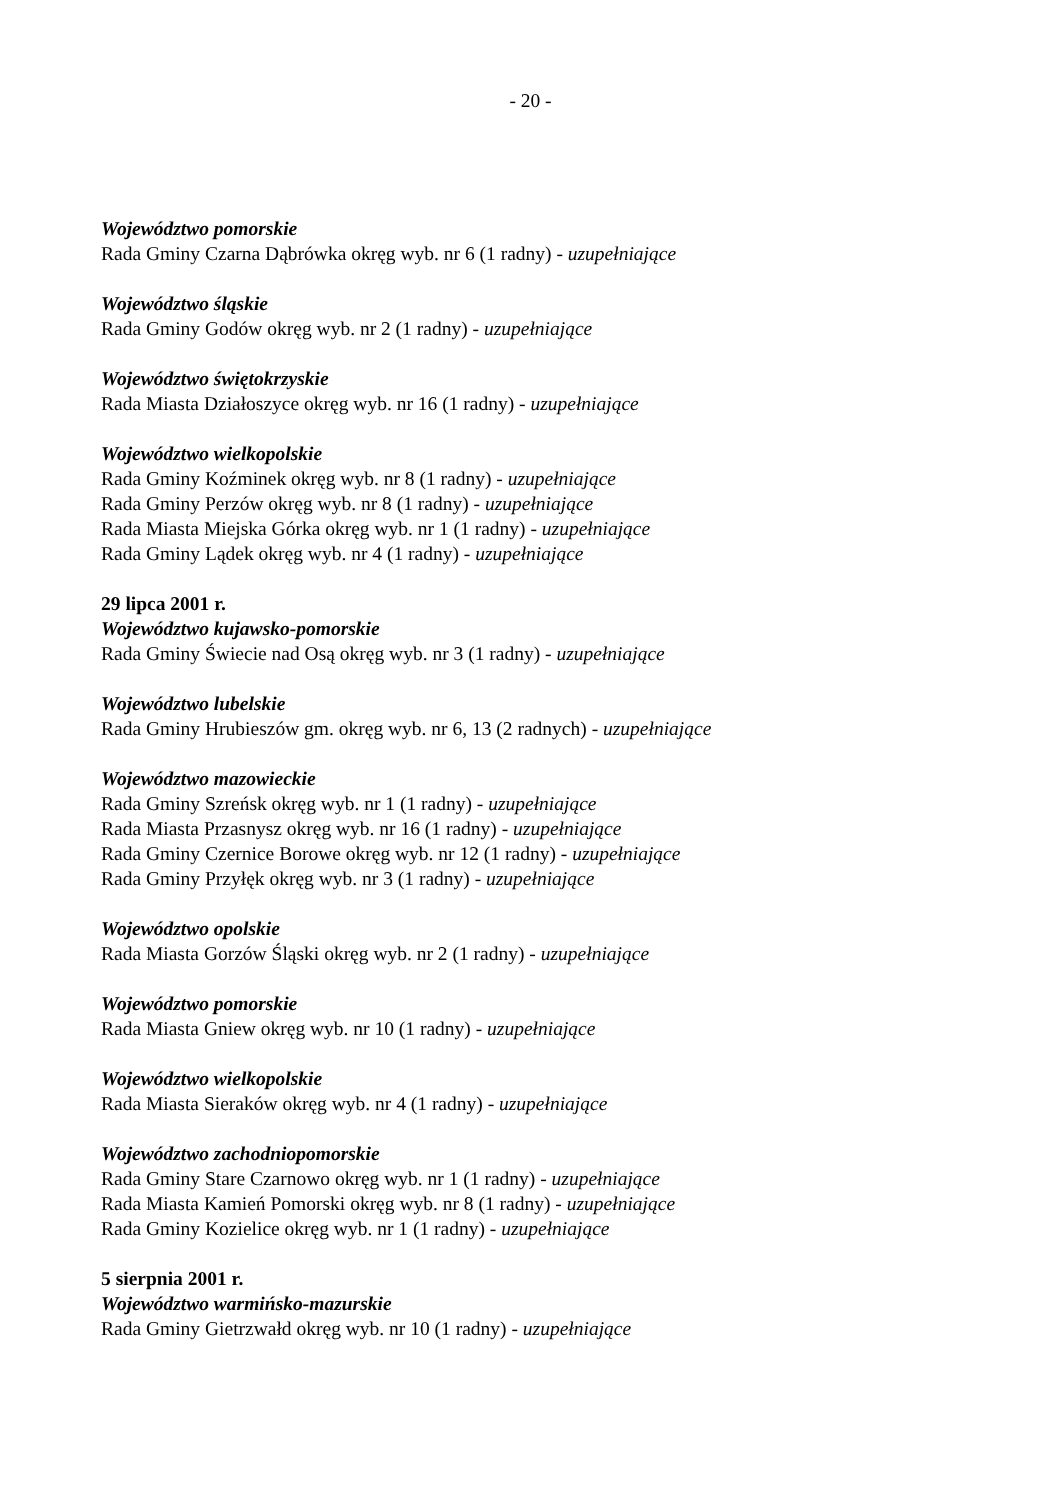- 20 -
Województwo pomorskie
Rada Gminy Czarna Dąbrówka okręg wyb. nr 6 (1 radny) - uzupełniające
Województwo śląskie
Rada Gminy Godów okręg wyb. nr 2 (1 radny) - uzupełniające
Województwo świętokrzyskie
Rada Miasta Działoszyce okręg wyb. nr 16 (1 radny) - uzupełniające
Województwo wielkopolskie
Rada Gminy Koźminek okręg wyb. nr 8 (1 radny) - uzupełniające
Rada Gminy Perzów okręg wyb. nr 8 (1 radny) - uzupełniające
Rada Miasta Miejska Górka okręg wyb. nr 1 (1 radny) - uzupełniające
Rada Gminy Lądek okręg wyb. nr 4 (1 radny) - uzupełniające
29 lipca 2001 r.
Województwo kujawsko-pomorskie
Rada Gminy Świecie nad Osą okręg wyb. nr 3 (1 radny) - uzupełniające
Województwo lubelskie
Rada Gminy Hrubieszów gm. okręg wyb. nr 6, 13 (2 radnych) - uzupełniające
Województwo mazowieckie
Rada Gminy Szreńsk okręg wyb. nr 1 (1 radny) - uzupełniające
Rada Miasta Przasnysz okręg wyb. nr 16 (1 radny) - uzupełniające
Rada Gminy Czernice Borowe okręg wyb. nr 12 (1 radny) - uzupełniające
Rada Gminy Przyłęk okręg wyb. nr 3 (1 radny) - uzupełniające
Województwo opolskie
Rada Miasta Gorzów Śląski okręg wyb. nr 2 (1 radny) - uzupełniające
Województwo pomorskie
Rada Miasta Gniew okręg wyb. nr 10 (1 radny) - uzupełniające
Województwo wielkopolskie
Rada Miasta Sieraków okręg wyb. nr 4 (1 radny) - uzupełniające
Województwo zachodniopomorskie
Rada Gminy Stare Czarnowo okręg wyb. nr 1 (1 radny) - uzupełniające
Rada Miasta Kamień Pomorski okręg wyb. nr 8 (1 radny) - uzupełniające
Rada Gminy Kozielice okręg wyb. nr 1 (1 radny) - uzupełniające
5 sierpnia 2001 r.
Województwo warmińsko-mazurskie
Rada Gminy Gietrzwałd okręg wyb. nr 10 (1 radny) - uzupełniające